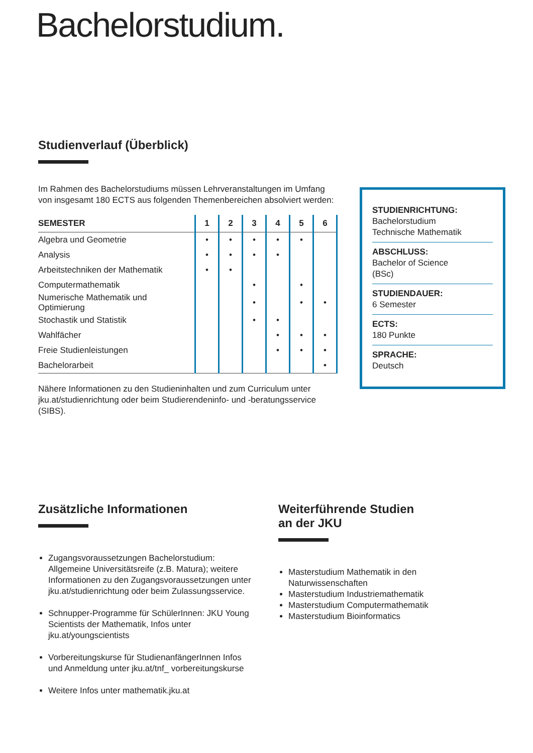Bachelorstudium.
Studienverlauf (Überblick)
Im Rahmen des Bachelorstudiums müssen Lehrveranstaltungen im Umfang von insgesamt 180 ECTS aus folgenden Themenbereichen absolviert werden:
| SEMESTER | 1 | 2 | 3 | 4 | 5 | 6 |
| --- | --- | --- | --- | --- | --- | --- |
| Algebra und Geometrie | • | • | • | • | • | |
| Analysis | • | • | • | • | | |
| Arbeitstechniken der Mathematik | • | • | | | | |
| Computermathematik | | | • | | • | |
| Numerische Mathematik und Optimierung | | | • | | • | • |
| Stochastik und Statistik | | | • | • | | |
| Wahlfächer | | | | • | • | • |
| Freie Studienleistungen | | | | • | • | • |
| Bachelorarbeit | | | | | | • |
Nähere Informationen zu den Studieninhalten und zum Curriculum unter jku.at/studienrichtung oder beim Studierendeninfo- und -beratungsservice (SIBS).
STUDIENRICHTUNG:
Bachelorstudium
Technische Mathematik
ABSCHLUSS:
Bachelor of Science
(BSc)
STUDIENDAUER:
6 Semester
ECTS:
180 Punkte
SPRACHE:
Deutsch
Zusätzliche Informationen
Zugangsvoraussetzungen Bachelorstudium: Allgemeine Universitätsreife (z.B. Matura); weitere Informationen zu den Zugangsvoraussetzungen unter jku.at/studienrichtung oder beim Zulassungsservice.
Schnupper-Programme für SchülerInnen: JKU Young Scientists der Mathematik, Infos unter jku.at/youngscientists
Vorbereitungskurse für StudienanfängerInnen Infos und Anmeldung unter jku.at/tnf_ vorbereitungskurse
Weitere Infos unter mathematik.jku.at
Weiterführende Studien
an der JKU
Masterstudium Mathematik in den Naturwissenschaften
Masterstudium Industriemathematik
Masterstudium Computermathematik
Masterstudium Bioinformatics